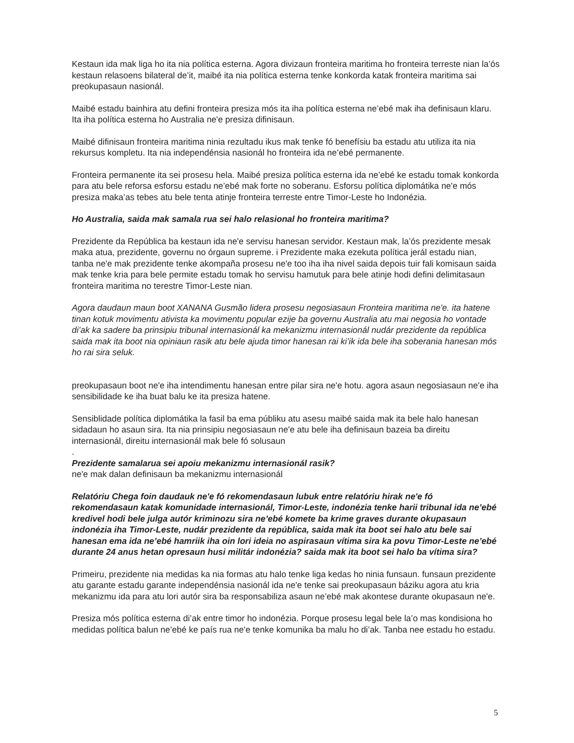Kestaun ida mak liga ho ita nia política esterna. Agora divizaun fronteira maritima ho fronteira terreste nian la’ós kestaun relasoens bilateral de’it, maibé ita nia política esterna tenke konkorda katak fronteira maritima sai preokupasaun nasionál.
Maibé estadu bainhira atu defini fronteira presiza mós ita iha política esterna ne’ebé mak iha definisaun klaru. Ita iha política esterna ho Australia ne'e presiza difinisaun.
Maibé difinisaun fronteira maritima ninia rezultadu ikus mak tenke fó benefísiu ba estadu atu utiliza ita nia rekursus kompletu. Ita nia independénsia nasionál ho fronteira ida ne’ebé permanente.
Fronteira permanente ita sei prosesu hela. Maibé presiza política esterna ida ne’ebé ke estadu tomak konkorda para atu bele reforsa esforsu estadu ne’ebé mak forte no soberanu. Esforsu política diplomátika ne'e mós presiza maka’as tebes atu bele tenta atinje fronteira terreste entre Timor-Leste ho Indonézia.
Ho Australia, saida mak samala rua sei halo relasional ho fronteira maritima?
Prezidente da República ba kestaun ida ne'e servisu hanesan servidor. Kestaun mak, la’ós prezidente mesak maka atua, prezidente, governu no órgaun supreme. i Prezidente maka ezekuta política jerál estadu nian, tanba ne'e mak prezidente tenke akompaña prosesu ne'e too iha iha nivel saida depois tuir fali komisaun saida mak tenke kria para bele permite estadu tomak ho servisu hamutuk para bele atinje hodi defini delimitasaun fronteira maritima no terestre Timor-Leste nian.
Agora daudaun maun boot XANANA Gusmão lidera prosesu negosiasaun Fronteira maritima ne'e. ita hatene tinan kotuk movimentu ativista ka movimentu popular ezije ba governu Australia atu mai negosia ho vontade di’ak ka sadere ba prinsipiu tribunal internasionál ka mekanizmu internasionál nudár prezidente da república saida mak ita boot nia opiniaun rasik atu bele ajuda timor hanesan rai ki’ik ida bele iha soberania hanesan mós ho rai sira seluk.
preokupasaun boot ne'e iha intendimentu hanesan entre pilar sira ne'e hotu. agora asaun negosiasaun ne'e iha sensibilidade ke iha buat balu ke ita presiza hatene.
Sensiblidade política diplomátika la fasil ba ema públiku atu asesu maibé saida mak ita bele halo hanesan sidadaun ho asaun sira. Ita nia prinsipiu negosiasaun ne'e atu bele iha definisaun bazeia ba direitu internasionál, direitu internasionál mak bele fó solusaun
.
Prezidente samalarua sei apoiu mekanizmu internasionál rasik?
ne'e mak dalan definisaun ba mekanizmu internasionál
Relatóriu Chega foin daudauk ne'e fó rekomendasaun lubuk entre relatóriu hirak ne'e fó rekomendasaun katak komunidade internasionál, Timor-Leste, indonézia tenke harii tribunal ida ne’ebé kredivel hodi bele julga autór kriminozu sira ne’ebé komete ba krime graves durante okupasaun indonézia iha Timor-Leste, nudár prezidente da república, saida mak ita boot sei halo atu bele sai hanesan ema ida ne’ebé hamriik iha oin lori ideia no aspirasaun vítima sira ka povu Timor-Leste ne’ebé durante 24 anus hetan opresaun husi militár indonézia? saida mak ita boot sei halo ba vítima sira?
Primeiru, prezidente nia medidas ka nia formas atu halo tenke liga kedas ho ninia funsaun. funsaun prezidente atu garante estadu garante independénsia nasionál ida ne'e tenke sai preokupasaun báziku agora atu kria mekanizmu ida para atu lori autór sira ba responsabiliza asaun ne’ebé mak akontese durante okupasaun ne'e.
Presiza mós política esterna di’ak entre timor ho indonézia. Porque prosesu legal bele la’o mas kondisiona ho medidas política balun ne’ebé ke país rua ne'e tenke komunika ba malu ho di’ak. Tanba nee estadu ho estadu.
5